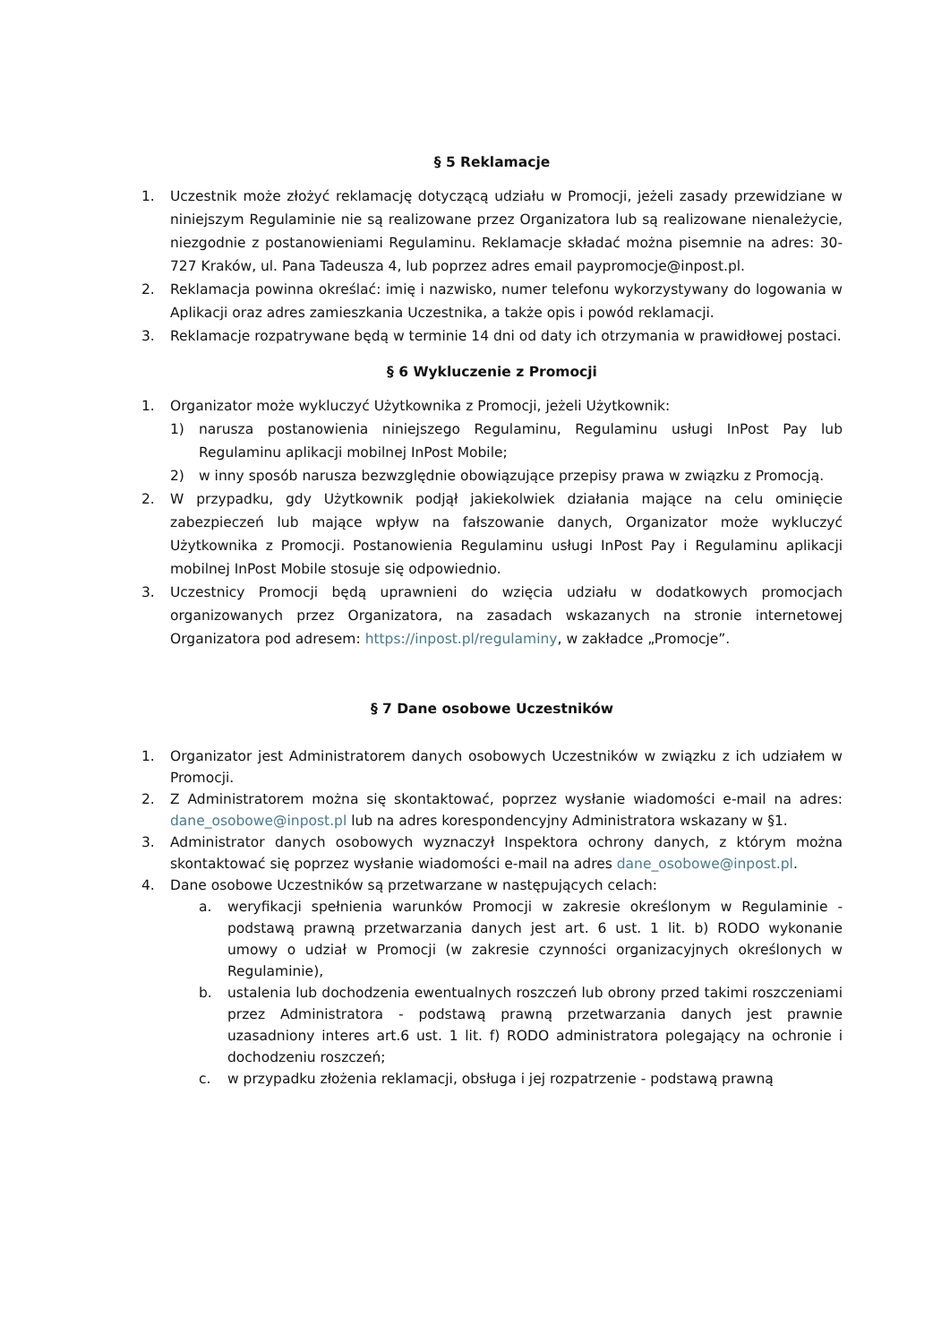§ 5 Reklamacje
1. Uczestnik może złożyć reklamację dotyczącą udziału w Promocji, jeżeli zasady przewidziane w niniejszym Regulaminie nie są realizowane przez Organizatora lub są realizowane nienależycie, niezgodnie z postanowieniami Regulaminu. Reklamacje składać można pisemnie na adres: 30-727 Kraków, ul. Pana Tadeusza 4, lub poprzez adres email paypromocje@inpost.pl.
2. Reklamacja powinna określać: imię i nazwisko, numer telefonu wykorzystywany do logowania w Aplikacji oraz adres zamieszkania Uczestnika, a także opis i powód reklamacji.
3. Reklamacje rozpatrywane będą w terminie 14 dni od daty ich otrzymania w prawidłowej postaci.
§ 6 Wykluczenie z Promocji
1. Organizator może wykluczyć Użytkownika z Promocji, jeżeli Użytkownik:
1) narusza postanowienia niniejszego Regulaminu, Regulaminu usługi InPost Pay lub Regulaminu aplikacji mobilnej InPost Mobile;
2) w inny sposób narusza bezwzględnie obowiązujące przepisy prawa w związku z Promocją.
2. W przypadku, gdy Użytkownik podjął jakiekolwiek działania mające na celu ominięcie zabezpieczeń lub mające wpływ na fałszowanie danych, Organizator może wykluczyć Użytkownika z Promocji. Postanowienia Regulaminu usługi InPost Pay i Regulaminu aplikacji mobilnej InPost Mobile stosuje się odpowiednio.
3. Uczestnicy Promocji będą uprawnieni do wzięcia udziału w dodatkowych promocjach organizowanych przez Organizatora, na zasadach wskazanych na stronie internetowej Organizatora pod adresem: https://inpost.pl/regulaminy, w zakładce „Promocje”.
§ 7 Dane osobowe Uczestników
1. Organizator jest Administratorem danych osobowych Uczestników w związku z ich udziałem w Promocji.
2. Z Administratorem można się skontaktować, poprzez wysłanie wiadomości e-mail na adres: dane_osobowe@inpost.pl lub na adres korespondencyjny Administratora wskazany w §1.
3. Administrator danych osobowych wyznaczył Inspektora ochrony danych, z którym można skontaktować się poprzez wysłanie wiadomości e-mail na adres dane_osobowe@inpost.pl.
4. Dane osobowe Uczestników są przetwarzane w następujących celach:
a. weryfikacji spełnienia warunków Promocji w zakresie określonym w Regulaminie - podstawą prawną przetwarzania danych jest art. 6 ust. 1 lit. b) RODO wykonanie umowy o udział w Promocji (w zakresie czynności organizacyjnych określonych w Regulaminie),
b. ustalenia lub dochodzenia ewentualnych roszczeń lub obrony przed takimi roszczeniami przez Administratora - podstawą prawną przetwarzania danych jest prawnie uzasadniony interes art.6 ust. 1 lit. f) RODO administratora polegający na ochronie i dochodzeniu roszczeń;
c. w przypadku złożenia reklamacji, obsługa i jej rozpatrzenie - podstawą prawną